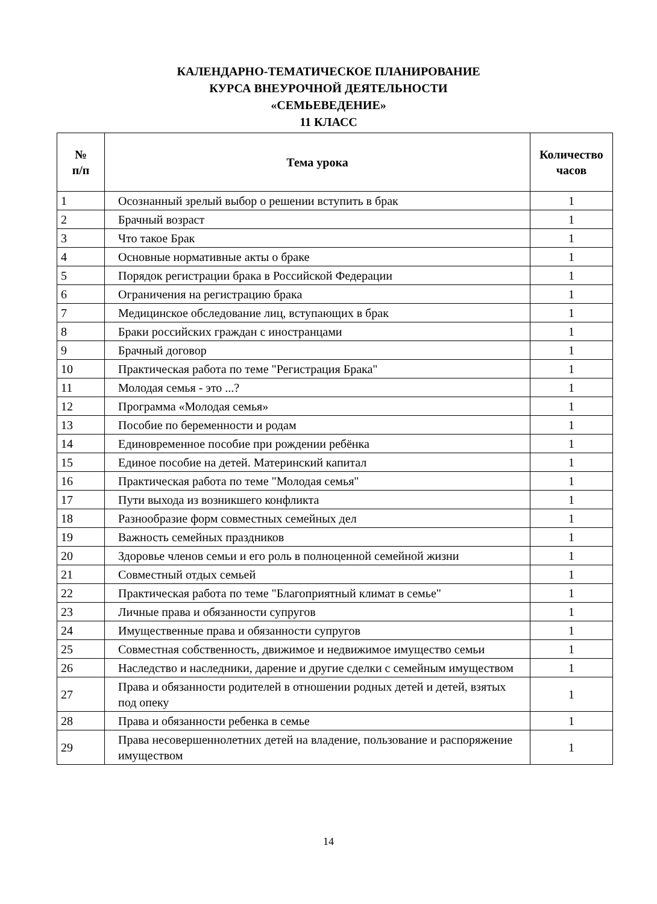КАЛЕНДАРНО-ТЕМАТИЧЕСКОЕ ПЛАНИРОВАНИЕ
КУРСА ВНЕУРОЧНОЙ ДЕЯТЕЛЬНОСТИ
«СЕМЬЕВЕДЕНИЕ»
11 КЛАСС
| № п/п | Тема урока | Количество часов |
| --- | --- | --- |
| 1 | Осознанный зрелый выбор о решении вступить в брак | 1 |
| 2 | Брачный возраст | 1 |
| 3 | Что такое Брак | 1 |
| 4 | Основные нормативные акты о браке | 1 |
| 5 | Порядок регистрации брака в Российской Федерации | 1 |
| 6 | Ограничения на регистрацию брака | 1 |
| 7 | Медицинское обследование лиц, вступающих в брак | 1 |
| 8 | Браки российских граждан с иностранцами | 1 |
| 9 | Брачный договор | 1 |
| 10 | Практическая работа по теме "Регистрация Брака" | 1 |
| 11 | Молодая семья - это ...? | 1 |
| 12 | Программа «Молодая семья» | 1 |
| 13 | Пособие по беременности и родам | 1 |
| 14 | Единовременное пособие при рождении ребёнка | 1 |
| 15 | Единое пособие на детей. Материнский капитал | 1 |
| 16 | Практическая работа по теме "Молодая семья" | 1 |
| 17 | Пути выхода из возникшего конфликта | 1 |
| 18 | Разнообразие форм совместных семейных дел | 1 |
| 19 | Важность семейных праздников | 1 |
| 20 | Здоровье членов семьи и его роль в полноценной семейной жизни | 1 |
| 21 | Совместный отдых семьей | 1 |
| 22 | Практическая работа по теме "Благоприятный климат в семье" | 1 |
| 23 | Личные права и обязанности супругов | 1 |
| 24 | Имущественные права и обязанности супругов | 1 |
| 25 | Совместная собственность, движимое и недвижимое имущество семьи | 1 |
| 26 | Наследство и наследники, дарение и другие сделки с семейным имуществом | 1 |
| 27 | Права и обязанности родителей в отношении родных детей и детей, взятых под опеку | 1 |
| 28 | Права и обязанности ребенка в семье | 1 |
| 29 | Права несовершеннолетних детей на владение, пользование и распоряжение имуществом | 1 |
14